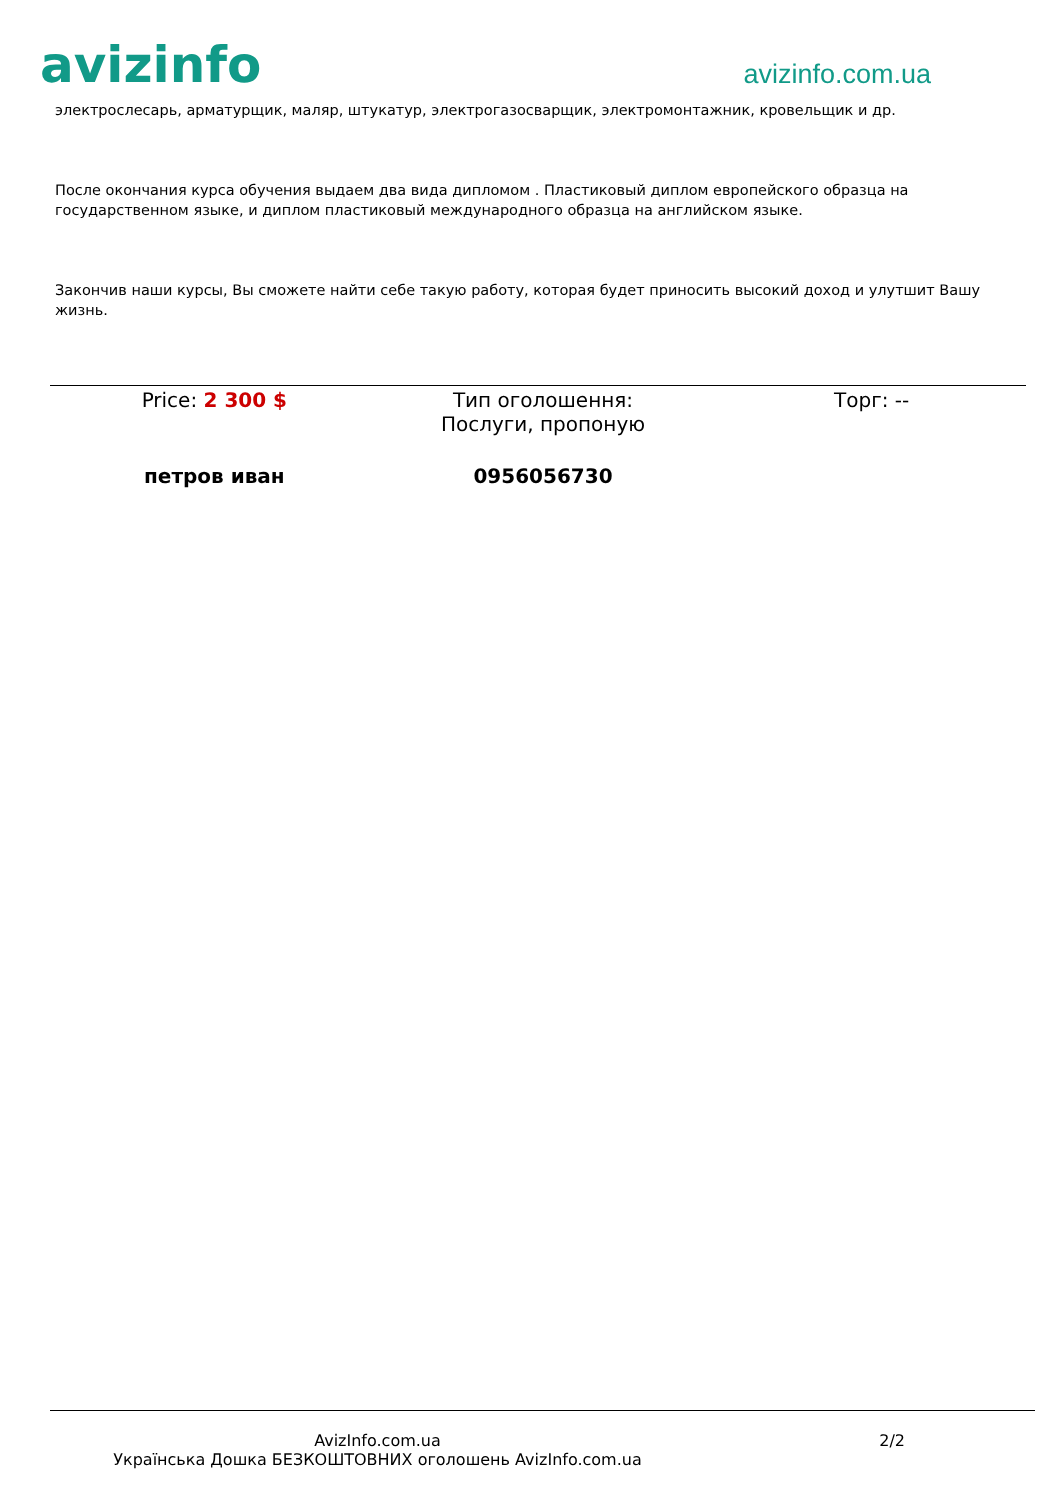avizinfo
avizinfo.com.ua
электрослесарь, арматурщик, маляр, штукатур, электрогазосварщик, электромонтажник, кровельщик и др.
После окончания курса обучения выдаем два вида дипломом . Пластиковый диплом европейского образца на государственном языке, и диплом пластиковый международного образца на английском языке.
Закончив наши курсы, Вы сможете найти себе такую работу, которая будет приносить высокий доход и улутшит Вашу жизнь.
Price: 2 300 $ Тип оголошення:
Послуги, пропоную
Торг: --
петров иван 0956056730
AvizInfo.com.ua
Українська Дошка БЕЗКОШТОВНИХ оголошень AvizInfo.com.ua
2/2